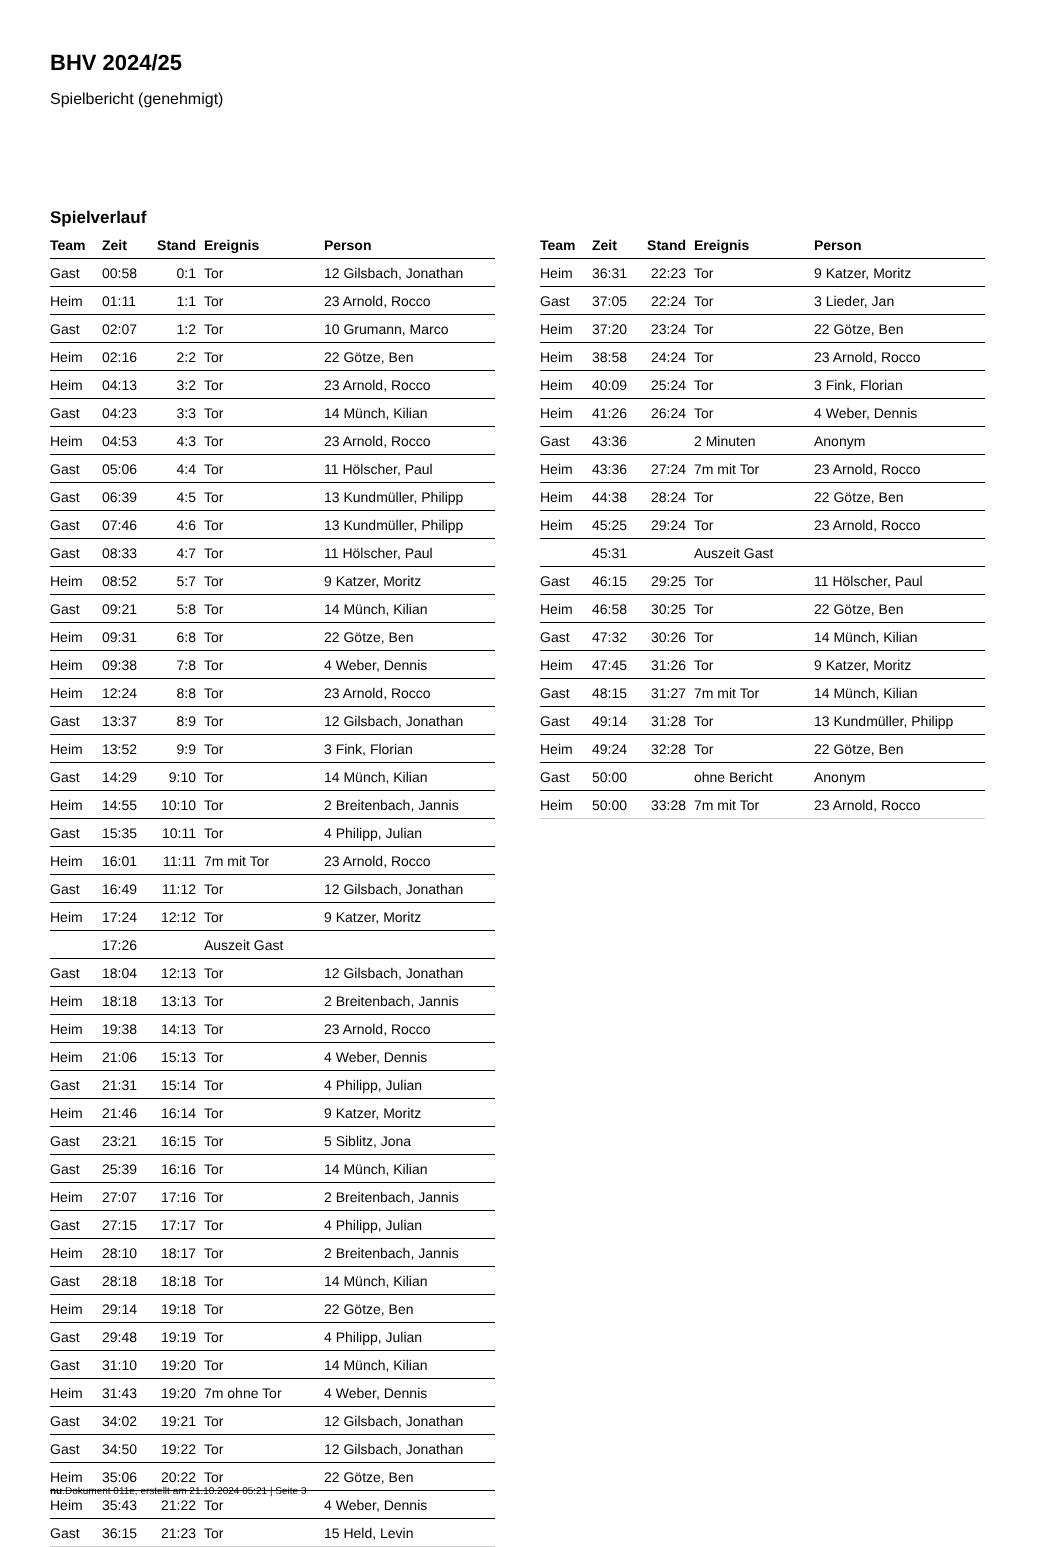BHV 2024/25
Spielbericht (genehmigt)
Spielverlauf
| Team | Zeit | Stand | Ereignis | Person |
| --- | --- | --- | --- | --- |
| Gast | 00:58 | 0:1 | Tor | 12 Gilsbach, Jonathan |
| Heim | 01:11 | 1:1 | Tor | 23 Arnold, Rocco |
| Gast | 02:07 | 1:2 | Tor | 10 Grumann, Marco |
| Heim | 02:16 | 2:2 | Tor | 22 Götze, Ben |
| Heim | 04:13 | 3:2 | Tor | 23 Arnold, Rocco |
| Gast | 04:23 | 3:3 | Tor | 14 Münch, Kilian |
| Heim | 04:53 | 4:3 | Tor | 23 Arnold, Rocco |
| Gast | 05:06 | 4:4 | Tor | 11 Hölscher, Paul |
| Gast | 06:39 | 4:5 | Tor | 13 Kundmüller, Philipp |
| Gast | 07:46 | 4:6 | Tor | 13 Kundmüller, Philipp |
| Gast | 08:33 | 4:7 | Tor | 11 Hölscher, Paul |
| Heim | 08:52 | 5:7 | Tor | 9 Katzer, Moritz |
| Gast | 09:21 | 5:8 | Tor | 14 Münch, Kilian |
| Heim | 09:31 | 6:8 | Tor | 22 Götze, Ben |
| Heim | 09:38 | 7:8 | Tor | 4 Weber, Dennis |
| Heim | 12:24 | 8:8 | Tor | 23 Arnold, Rocco |
| Gast | 13:37 | 8:9 | Tor | 12 Gilsbach, Jonathan |
| Heim | 13:52 | 9:9 | Tor | 3 Fink, Florian |
| Gast | 14:29 | 9:10 | Tor | 14 Münch, Kilian |
| Heim | 14:55 | 10:10 | Tor | 2 Breitenbach, Jannis |
| Gast | 15:35 | 10:11 | Tor | 4 Philipp, Julian |
| Heim | 16:01 | 11:11 | 7m mit Tor | 23 Arnold, Rocco |
| Gast | 16:49 | 11:12 | Tor | 12 Gilsbach, Jonathan |
| Heim | 17:24 | 12:12 | Tor | 9 Katzer, Moritz |
| | 17:26 | | Auszeit Gast | |
| Gast | 18:04 | 12:13 | Tor | 12 Gilsbach, Jonathan |
| Heim | 18:18 | 13:13 | Tor | 2 Breitenbach, Jannis |
| Heim | 19:38 | 14:13 | Tor | 23 Arnold, Rocco |
| Heim | 21:06 | 15:13 | Tor | 4 Weber, Dennis |
| Gast | 21:31 | 15:14 | Tor | 4 Philipp, Julian |
| Heim | 21:46 | 16:14 | Tor | 9 Katzer, Moritz |
| Gast | 23:21 | 16:15 | Tor | 5 Siblitz, Jona |
| Gast | 25:39 | 16:16 | Tor | 14 Münch, Kilian |
| Heim | 27:07 | 17:16 | Tor | 2 Breitenbach, Jannis |
| Gast | 27:15 | 17:17 | Tor | 4 Philipp, Julian |
| Heim | 28:10 | 18:17 | Tor | 2 Breitenbach, Jannis |
| Gast | 28:18 | 18:18 | Tor | 14 Münch, Kilian |
| Heim | 29:14 | 19:18 | Tor | 22 Götze, Ben |
| Gast | 29:48 | 19:19 | Tor | 4 Philipp, Julian |
| Gast | 31:10 | 19:20 | Tor | 14 Münch, Kilian |
| Heim | 31:43 | 19:20 | 7m ohne Tor | 4 Weber, Dennis |
| Gast | 34:02 | 19:21 | Tor | 12 Gilsbach, Jonathan |
| Gast | 34:50 | 19:22 | Tor | 12 Gilsbach, Jonathan |
| Heim | 35:06 | 20:22 | Tor | 22 Götze, Ben |
| Heim | 35:43 | 21:22 | Tor | 4 Weber, Dennis |
| Gast | 36:15 | 21:23 | Tor | 15 Held, Levin |
| Team | Zeit | Stand | Ereignis | Person |
| --- | --- | --- | --- | --- |
| Heim | 36:31 | 22:23 | Tor | 9 Katzer, Moritz |
| Gast | 37:05 | 22:24 | Tor | 3 Lieder, Jan |
| Heim | 37:20 | 23:24 | Tor | 22 Götze, Ben |
| Heim | 38:58 | 24:24 | Tor | 23 Arnold, Rocco |
| Heim | 40:09 | 25:24 | Tor | 3 Fink, Florian |
| Heim | 41:26 | 26:24 | Tor | 4 Weber, Dennis |
| Gast | 43:36 | | 2 Minuten | Anonym |
| Heim | 43:36 | 27:24 | 7m mit Tor | 23 Arnold, Rocco |
| Heim | 44:38 | 28:24 | Tor | 22 Götze, Ben |
| Heim | 45:25 | 29:24 | Tor | 23 Arnold, Rocco |
| | 45:31 | | Auszeit Gast | |
| Gast | 46:15 | 29:25 | Tor | 11 Hölscher, Paul |
| Heim | 46:58 | 30:25 | Tor | 22 Götze, Ben |
| Gast | 47:32 | 30:26 | Tor | 14 Münch, Kilian |
| Heim | 47:45 | 31:26 | Tor | 9 Katzer, Moritz |
| Gast | 48:15 | 31:27 | 7m mit Tor | 14 Münch, Kilian |
| Gast | 49:14 | 31:28 | Tor | 13 Kundmüller, Philipp |
| Heim | 49:24 | 32:28 | Tor | 22 Götze, Ben |
| Gast | 50:00 | | ohne Bericht | Anonym |
| Heim | 50:00 | 33:28 | 7m mit Tor | 23 Arnold, Rocco |
nu.Dokument 011e, erstellt am 21.10.2024 05:21 | Seite 3